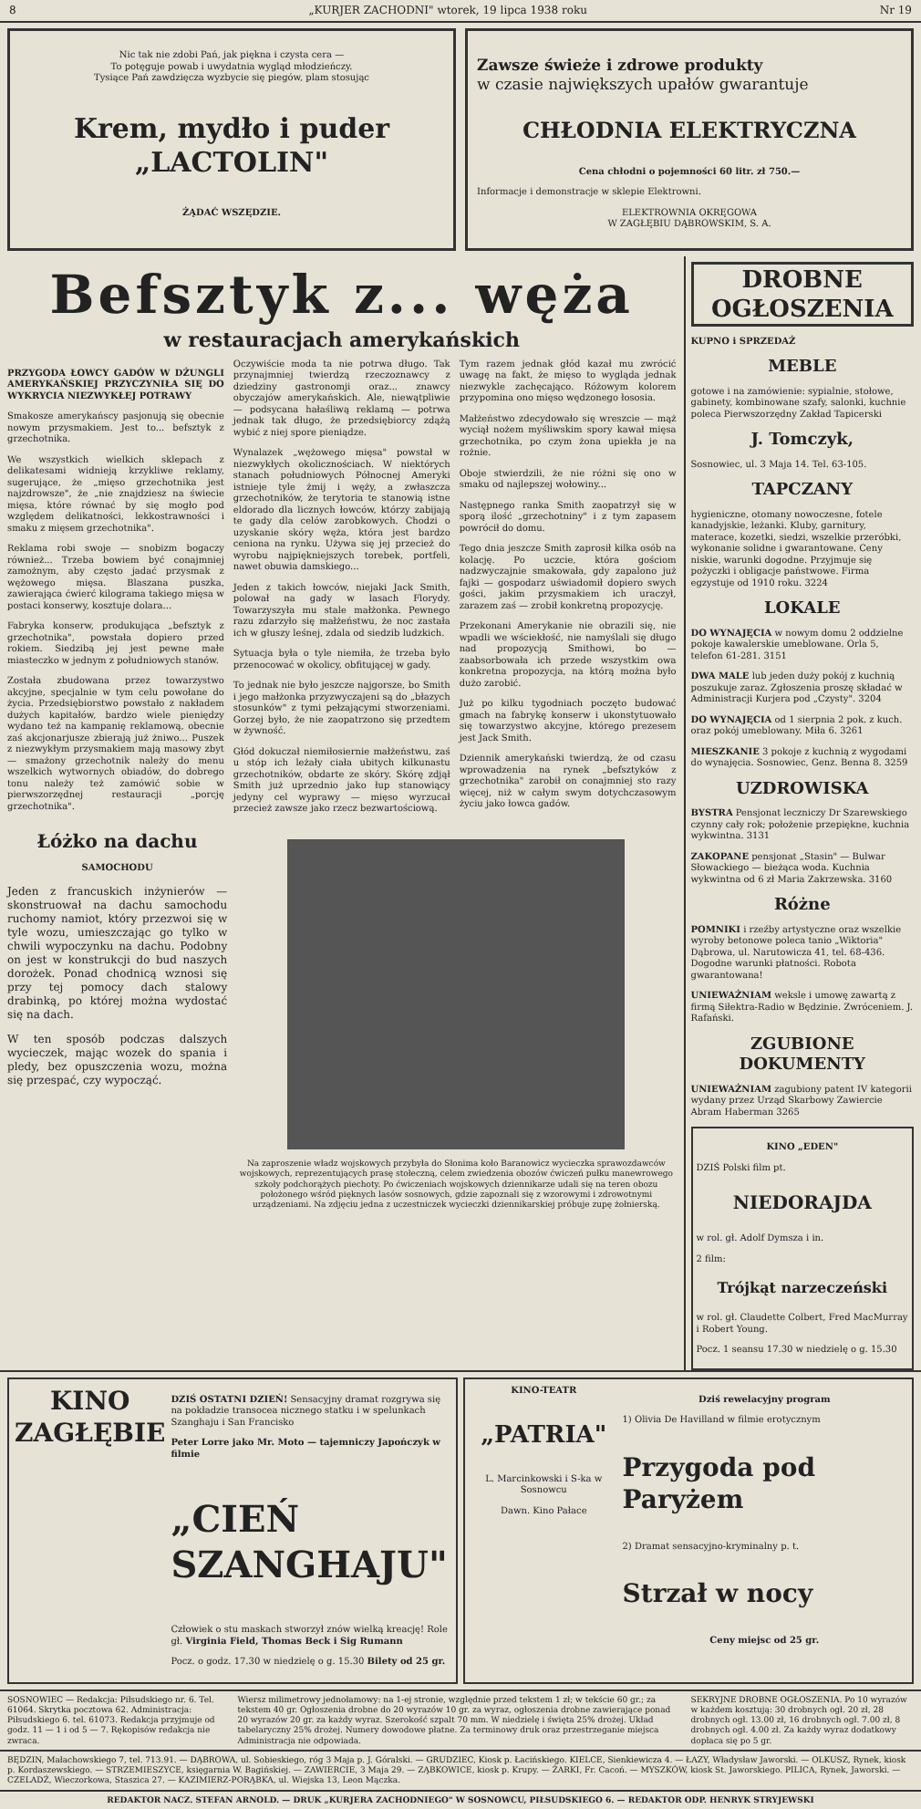8 „KURJER ZACHODNI" wtorek, 19 lipca 1938 roku Nr 19
Nic tak nie zdobi Pań, jak piękna i czysta cera —
To potęguje powab i uwydatnia wygląd młodzieńczy.
Tysiące Pań zawdzięcza wyzbycie się piegów, plam stosując
Krem, mydło i puder „LACTOLIN"
ŻĄDAĆ WSZĘDZIE.
Zawsze świeże i zdrowe produkty
w czasie największych upałów gwarantuje
CHŁODNIA ELEKTRYCZNA
Cena chłodni o pojemności 60 litr. zł 750.—
Informacje i demonstracje w sklepie Elektrowni.
ELEKTROWNIA OKRĘGOWA
W ZAGŁĘBIU DĄBROWSKIM, S. A.
Befsztyk z... węża
w restauracjach amerykańskich
PRZYGODA ŁOWCY GADÓW W DŻUNGLI AMERYKAŃSKIEJ PRZYCZYNIŁA SIĘ DO WYKRYCIA NIEZWYKŁEJ POTRAWY
Smakosze amerykańscy pasjonują się obecnie nowym przysmakiem. Jest to... befsztyk z grzechotnika.
We wszystkich wielkich sklepach z delikatesami widnieją krzykliwe reklamy, sugerujące, że „mięso grzechotnika jest najzdrowsze", że „nie znajdziesz na świecie mięsa, które równać by się mogło pod względem delikatności, lekkostrawności i smaku z mięsem grzechotnika".
Reklama robi swoje — snobizm bogaczy również... Trzeba bowiem być conajmniej zamożnym, aby często jadać przysmak z wężowego mięsa. Blaszana puszka, zawierająca ćwierć kilograma takiego mięsa w postaci konserwy, kosztuje dolara...
Fabryka konserw, produkująca „befsztyk z grzechotnika", powstała dopiero przed rokiem. Siedzibą jej jest pewne małe miasteczko w jednym z południowych stanów.
Została zbudowana przez towarzystwo akcyjne, specjalnie w tym celu powołane do życia. Przedsiębiorstwo powstało z nakładem dużych kapitałów, bardzo wiele pieniędzy wydano też na kampanię reklamową, obecnie zaś akcjonarjusze zbierają już żniwo... Puszek z niezwykłym przysmakiem mają masowy zbyt — smażony grzechotnik należy do menu wszelkich wytwornych obiadów, do dobrego tonu należy też zamówić sobie w pierwszorzędnej restauracji „porcję grzechotnika".
Oczywiście moda ta nie potrwa długo. Tak przynajmniej twierdzą rzeczoznawcy z dziedziny gastronomji oraz... znawcy obyczajów amerykańskich. Ale, niewątpliwie — podsycana hałaśliwą reklamą — potrwa jednak tak długo, że przedsiębiorcy zdążą wybić z niej spore pieniądze.
Wynalazek „wężowego mięsa" powstał w niezwykłych okolicznościach. W niektórych stanach południowych Północnej Ameryki istnieje tyle żmij i węży, a zwłaszcza grzechotników, że terytoria te stanowią istne eldorado dla licznych łowców, którzy zabijają te gady dla celów zarobkowych. Chodzi o uzyskanie skóry węża, która jest bardzo ceniona na rynku. Używa się jej przecież do wyrobu najpiękniejszych torebek, portfeli, nawet obuwia damskiego...
Jeden z takich łowców, niejaki Jack Smith, polował na gady w lasach Florydy. Towarzyszyła mu stale małżonka. Pewnego razu zdarzyło się małżeństwu, że noc zastała ich w głuszy leśnej, zdala od siedzib ludzkich.
Sytuacja była o tyle niemiła, że trzeba było przenocować w okolicy, obfitującej w gady.
To jednak nie było jeszcze najgorsze, bo Smith i jego małżonka przyzwyczajeni są do „błazych stosunków" z tymi pełzającymi stworzeniami. Gorzej było, że nie zaopatrzono się przedtem w żywność.
Głód dokuczał niemiłosiernie małżeństwu, zaś u stóp ich leżały ciała ubitych kilkunastu grzechotników, obdarte ze skóry. Skórę zdjął Smith już uprzednio jako łup stanowiący jedyny cel wyprawy — mięso wyrzucał przecież zawsze jako rzecz bezwartościową.
Tym razem jednak głód kazał mu zwrócić uwagę na fakt, że mięso to wygląda jednak niezwykle zachęcająco. Różowym kolorem przypomina ono mięso wędzonego łososia.
Małżeństwo zdecydowało się wreszcie — mąż wyciął nożem myśliwskim spory kawał mięsa grzechotnika, po czym żona upiekła je na rożnie.
Oboje stwierdzili, że nie różni się ono w smaku od najlepszej wołowiny...
Następnego ranka Smith zaopatrzył się w sporą ilość „grzechotniny" i z tym zapasem powrócił do domu.
Tego dnia jeszcze Smith zaprosił kilka osób na kolację. Po uczcie, która gościom nadzwyczajnie smakowała, gdy zapalono już fajki — gospodarz uświadomił dopiero swych gości, jakim przysmakiem ich uraczył, zarazem zaś — zrobił konkretną propozycję.
Przekonani Amerykanie nie obrazili się, nie wpadli we wściekłość, nie namyślali się długo nad propozycją Smithowi, bo — zaabsorbowała ich przede wszystkim owa konkretna propozycja, na którą można było dużo zarobić.
Już po kilku tygodniach poczęto budować gmach na fabrykę konserw i ukonstytuowało się towarzystwo akcyjne, którego prezesem jest Jack Smith.
Dziennik amerykański twierdzą, że od czasu wprowadzenia na rynek „befsztyków z grzechotnika" zarobił on conajmniej sto razy więcej, niż w całym swym dotychczasowym życiu jako łowca gadów.
Łóżko na dachu
SAMOCHODU
Jeden z francuskich inżynierów — skonstruował na dachu samochodu ruchomy namiot, który przezwoi się w tyle wozu, umieszczając go tylko w chwili wypoczynku na dachu. Podobny on jest w konstrukcji do bud naszych dorożek. Ponad chodnicą wznosi się przy tej pomocy dach stalowy drabinką, po której można wydostać się na dach.
W ten sposób podczas dalszych wycieczek, mając wozek do spania i pledy, bez opuszczenia wozu, można się przespać, czy wypocząć.
Na zaproszenie władz wojskowych przybyła do Słonima koło Baranowicz wycieczka sprawozdawców wojskowych, reprezentujących prasę stołeczną, celem zwiedzenia obozów ćwiczeń pułku manewrowego szkoły podchorążych piechoty. Po ćwiczeniach wojskowych dziennikarze udali się na teren obozu położonego wśród pięknych lasów sosnowych, gdzie zapoznali się z wzorowymi i zdrowotnymi urządzeniami. Na zdjęciu jedna z uczestniczek wycieczki dziennikarskiej próbuje zupę żołnierską.
DROBNE OGŁOSZENIA
KUPNO i SPRZEDAŻ
MEBLE
gotowe i na zamówienie: sypialnie, stołowe, gabinety, kombinowane szafy, salonki, kuchnie poleca Pierwszorzędny Zakład Tapicerski
J. Tomczyk,
Sosnowiec, ul. 3 Maja 14. Tel. 63-105.
TAPCZANY
hygieniczne, otomany nowoczesne, fotele kanadyjskie, leżanki. Kluby, garnitury, materace, kozetki, siedzi, wszelkie przeróbki, wykonanie solidne i gwarantowane. Ceny niskie, warunki dogodne. Przyjmuje się pożyczki i obligacje państwowe. Firma egzystuje od 1910 roku. 3224
LOKALE
DO WYNAJĘCIA w nowym domu 2 oddzielne pokoje kawalerskie umeblowane. Orla 5, telefon 61-281. 3151
DWA MALE lub jeden duży pokój z kuchnią poszukuje zaraz. Zgłoszenia proszę składać w Administracji Kurjera pod „Czysty". 3204
DO WYNAJĘCIA od 1 sierpnia 2 pok. z kuch. oraz pokój umeblowany. Miła 6. 3261
MIESZKANIE 3 pokoje z kuchnią z wygodami do wynajęcia. Sosnowiec, Genz. Benna 8. 3259
UZDROWISKA
BYSTRA Pensjonat leczniczy Dr Szarewskiego czynny cały rok; położenie przepiękne, kuchnia wykwintna. 3131
ZAKOPANE pensjonat „Stasin" — Bulwar Słowackiego — bieżąca woda. Kuchnia wykwintna od 6 zł Maria Zakrzewska. 3160
Różne
POMNIKI i rzeźby artystyczne oraz wszelkie wyroby betonowe poleca tanio „Wiktoria" Dąbrowa, ul. Narutowicza 41, tel. 68-436. Dogodne warunki płatności. Robota gwarantowana!
UNIEWAŻNIAM weksle i umowę zawartą z firmą Siłektra-Radio w Będzinie. Zwróceniem. J. Rafański.
ZGUBIONE DOKUMENTY
UNIEWAŻNIAM zagubiony patent IV kategorii wydany przez Urząd Skarbowy Zawiercie Abram Haberman 3265
KINO „EDEN"
DZIŚ Polski film pt.
NIEDORAJDA
w rol. gł. Adolf Dymsza i in.
2 film:
Trójkąt narzeczeński
w rol. gł. Claudette Colbert, Fred MacMurray i Robert Young.
Pocz. 1 seansu 17.30 w niedzielę o g. 15.30
KINO ZAGŁĘBIE
DZIŚ OSTATNI DZIEŃ! Sensacyjny dramat rozgrywa się na pokładzie transocea nicznego statku i w spelunkach Szanghaju i San Francisko
Peter Lorre jako Mr. Moto — tajemniczy Japończyk w filmie
„CIEŃ SZANGHAJU"
Człowiek o stu maskach stworzył znów wielką kreację! Role gł. Virginia Field, Thomas Beck i Sig Rumann
Pocz. o godz. 17.30 w niedzielę o g. 15.30 Bilety od 25 gr.
KINO-TEATR
„PATRIA"
L. Marcinkowski i S-ka w Sosnowcu
Dawn. Kino Pałace
Dziś rewelacyjny program
1) Olivia De Havilland w filmie erotycznym
Przygoda pod Paryżem
2) Dramat sensacyjno-kryminalny p. t.
Strzał w nocy
Ceny miejsc od 25 gr.
SOSNOWIEC — Redakcja: Piłsudskiego nr. 6. Tel. 61064. Skrytka pocztowa 62. Administracja: Piłsudskiego 6. tel. 61073. Redakcja przyjmuje od godz. 11 — 1 i od 5 — 7. Rękopisów redakcja nie zwraca.
Wiersz milimetrowy jednołamowy: na 1-ej stronie, względnie przed tekstem 1 zł; w tekście 60 gr.; za tekstem 40 gr. Ogłoszenia drobne do 20 wyrazów 10 gr. za wyraz, ogłoszenia drobne zawierające ponad 20 wyrazów 20 gr. za każdy wyraz. Szerokość szpalt 70 mm. W niedzielę i święta 25% drożej. Układ tabelaryczny 25% drożej. Numery dowodowe płatne. Za terminowy druk oraz przestrzeganie miejsca Administracja nie odpowiada.
SEKRYJNE DROBNE OGŁOSZENIA. Po 10 wyrazów w każdem kosztują: 30 drobnych ogł. 20 zł, 28 drobnych ogł. 13.00 zł, 16 drobnych ogł. 7.00 zł, 8 drobnych ogł. 4.00 zł. Za każdy wyraz dodatkowy dopłaca się po 5 gr.
BĘDZIN, Małachowskiego 7, tel. 713.91. — DĄBROWA, ul. Sobieskiego, róg 3 Maja p. J. Góralski. — GRUDZIEC, Kiosk p. Łacińskiego. KIELCE, Sienkiewicza 4. — ŁAZY, Władysław Jaworski. — OLKUSZ, Rynek, kiosk p. Kordaszewskiego. — STRZEMIESZYCE, księgarnia W. Bagińskiej. — ZAWIERCIE, 3 Maja 29. — ZĄBKOWICE, kiosk p. Krupy. — ŻARKI, Fr. Cacoń. — MYSZKÓW, kiosk St. Jaworskiego. PILICA, Rynek, Jaworski. — CZELADŹ, Wieczorkowa, Staszica 27. — KAZIMIERZ-PORĄBKA, ul. Wiejska 13, Leon Mączka.
REDAKTOR NACZ. STEFAN ARNOLD. — DRUK „KURJERA ZACHODNIEGO" W SOSNOWCU, PIŁSUDSKIEGO 6. — REDAKTOR ODP. HENRYK STRYJEWSKI